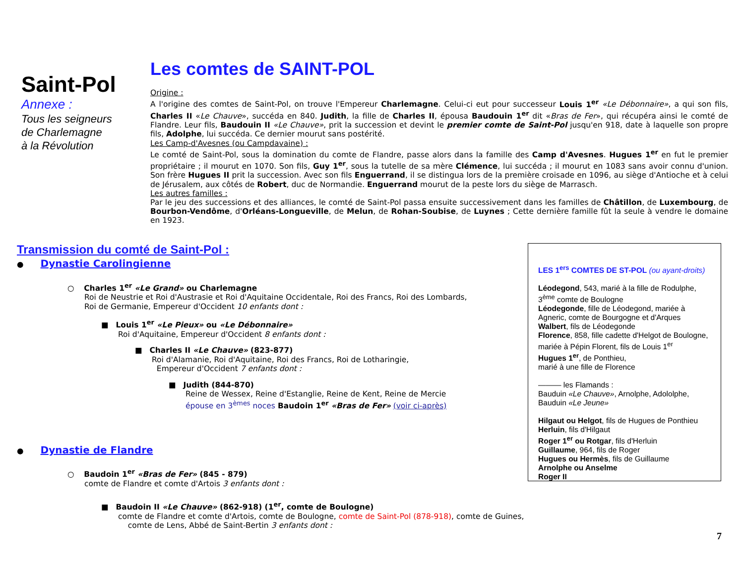Saint-Pol
Annexe :
Tous les seigneurs
de Charlemagne
à la Révolution
Les comtes de SAINT-POL
Origine :
A l'origine des comtes de Saint-Pol, on trouve l'Empereur Charlemagne. Celui-ci eut pour successeur Louis 1<sup>er</sup> «Le Débonnaire», a qui son fils, Charles II «Le Chauve», succéda en 840. Judith, la fille de Charles II, épousa Baudouin 1<sup>er</sup> dit «Bras de Fer», qui récupéra ainsi le comté de Flandre. Leur fils, Baudouin II «Le Chauve», prit la succession et devint le premier comte de Saint-Pol jusqu'en 918, date à laquelle son propre fils, Adolphe, lui succéda. Ce dernier mourut sans postérité.
Les Camp-d'Avesnes (ou Campdavaine) :
Le comté de Saint-Pol, sous la domination du comte de Flandre, passe alors dans la famille des Camp d'Avesnes. Hugues 1<sup>er</sup> en fut le premier propriétaire ; il mourut en 1070. Son fils, Guy 1<sup>er</sup>, sous la tutelle de sa mère Clémence, lui succéda ; il mourut en 1083 sans avoir connu d'union. Son frère Hugues II prit la succession. Avec son fils Enguerrand, il se distingua lors de la première croisade en 1096, au siège d'Antioche et à celui de Jérusalem, aux côtés de Robert, duc de Normandie. Enguerrand mourut de la peste lors du siège de Marrasch.
Les autres familles :
Par le jeu des successions et des alliances, le comté de Saint-Pol passa ensuite successivement dans les familles de Châtillon, de Luxembourg, de Bourbon-Vendôme, d'Orléans-Longueville, de Melun, de Rohan-Soubise, de Luynes ; Cette dernière famille fût la seule à vendre le domaine en 1923.
Transmission du comté de Saint-Pol :
● Dynastie Carolingienne
○ Charles 1<sup>er</sup> «Le Grand» ou Charlemagne
Roi de Neustrie et Roi d'Austrasie et Roi d'Aquitaine Occidentale, Roi des Francs, Roi des Lombards,
Roi de Germanie, Empereur d'Occident 10 enfants dont :
■ Louis 1<sup>er</sup> «Le Pieux» ou «Le Débonnaire»
Roi d'Aquitaine, Empereur d'Occident 8 enfants dont :
■ Charles II «Le Chauve» (823-877)
Roi d'Alamanie, Roi d'Aquitaine, Roi des Francs, Roi de Lotharingie,
Empereur d'Occident 7 enfants dont :
■ Judith (844-870)
Reine de Wessex, Reine d'Estanglie, Reine de Kent, Reine de Mercie
épouse en 3<sup>èmes</sup> noces Baudoin 1<sup>er</sup> «Bras de Fer» (voir ci-après)
● Dynastie de Flandre
○ Baudoin 1<sup>er</sup> «Bras de Fer» (845 - 879)
comte de Flandre et comte d'Artois 3 enfants dont :
■ Baudoin II «Le Chauve» (862-918) (1<sup>er</sup>, comte de Boulogne)
comte de Flandre et comte d'Artois, comte de Boulogne, comte de Saint-Pol (878-918), comte de Guines,
comte de Lens, Abbé de Saint-Bertin 3 enfants dont :
LES 1<sup>ers</sup> COMTES DE ST-POL (ou ayant-droits)
Léodegond, 543, marié à la fille de Rodulphe,
3<sup>ème</sup> comte de Boulogne
Léodegonde, fille de Léodegond, mariée à Agneric, comte de Bourgogne et d'Arques
Walbert, fils de Léodegonde
Florence, 858, fille cadette d'Helgot de Boulogne, mariée à Pépin Florent, fils de Louis 1<sup>er</sup>
Hugues 1<sup>er</sup>, de Ponthieu,
marié à une fille de Florence
——— les Flamands :
Bauduin «Le Chauve», Arnolphe, Adololphe,
Bauduin «Le Jeune»
Hilgaut ou Helgot, fils de Hugues de Ponthieu
Herluin, fils d'Hilgaut
Roger 1<sup>er</sup> ou Rotgar, fils d'Herluin
Guillaume, 964, fils de Roger
Hugues ou Hermès, fils de Guillaume
Arnolphe ou Anselme
Roger II
7